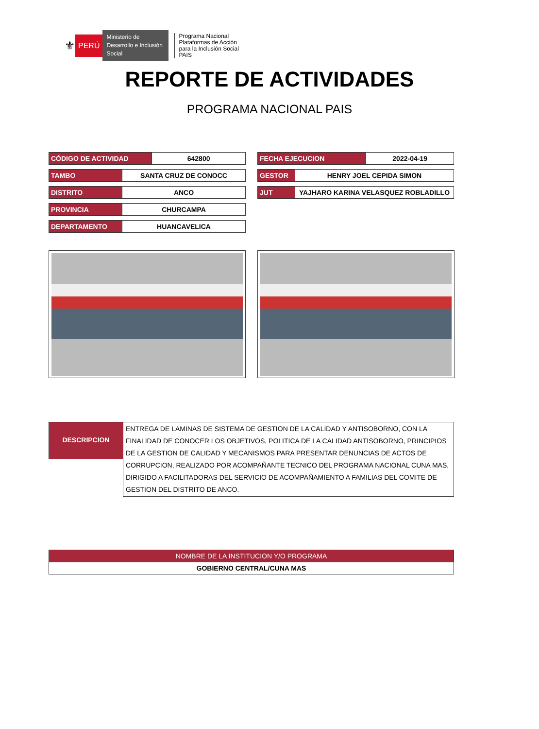⚜ PERÚ Ministerio de Desarrollo e Inclusión Social Programa Nacional
Plataformas de Acción
para la Inclusión Social
PAIS
REPORTE DE ACTIVIDADES
PROGRAMA NACIONAL PAIS
| CÓDIGO DE ACTIVIDAD | | 642800 |
| TAMBO | SANTA CRUZ DE CONOCC | |
| DISTRITO | ANCO | |
| PROVINCIA | CHURCAMPA | |
| DEPARTAMENTO | HUANCAVELICA | |
| FECHA EJECUCION | | 2022-04-19 |
| GESTOR | HENRY JOEL CEPIDA SIMON | |
| JUT | YAJHARO KARINA VELASQUEZ ROBLADILLO | |
| DESCRIPCION | ENTREGA DE LAMINAS DE SISTEMA DE GESTION DE LA CALIDAD Y ANTISOBORNO, CON LA FINALIDAD DE CONOCER LOS OBJETIVOS, POLITICA DE LA CALIDAD ANTISOBORNO, PRINCIPIOS DE LA GESTION DE CALIDAD Y MECANISMOS PARA PRESENTAR DENUNCIAS DE ACTOS DE CORRUPCION, REALIZADO POR ACOMPAÑANTE TECNICO DEL PROGRAMA NACIONAL CUNA MAS, DIRIGIDO A FACILITADORAS DEL SERVICIO DE ACOMPAÑAMIENTO A FAMILIAS DEL COMITE DE GESTION DEL DISTRITO DE ANCO. |
| NOMBRE DE LA INSTITUCION Y/O PROGRAMA |
| GOBIERNO CENTRAL/CUNA MAS |